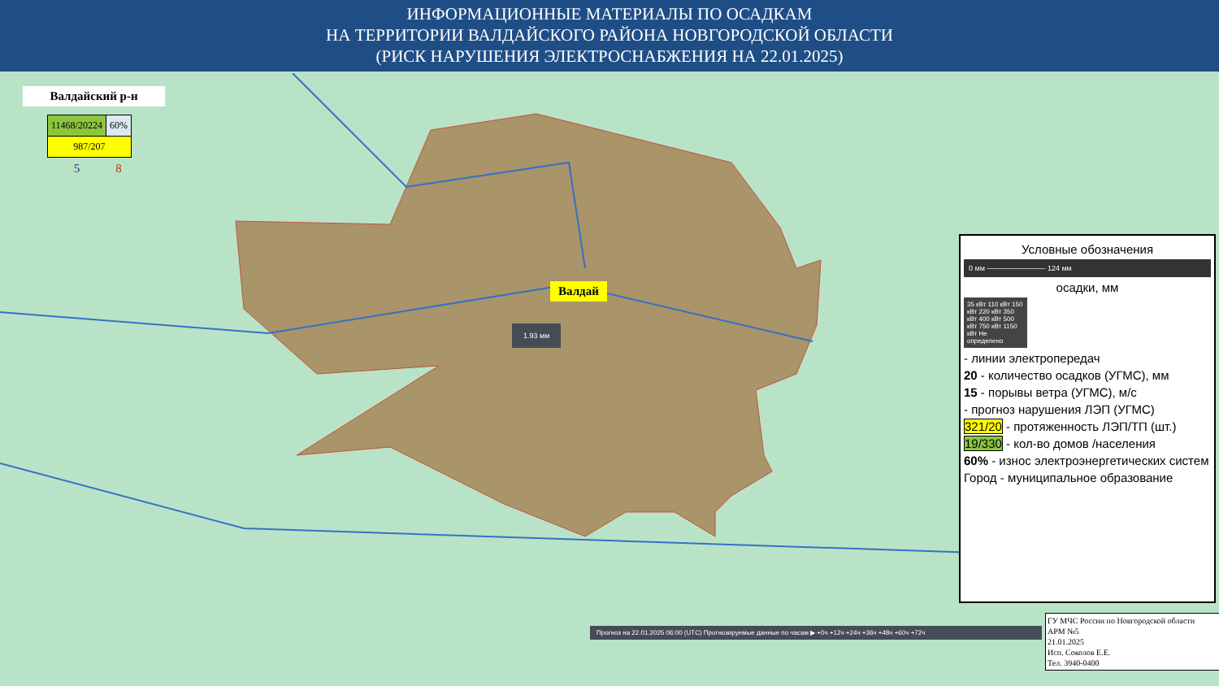ИНФОРМАЦИОННЫЕ МАТЕРИАЛЫ ПО ОСАДКАМ
НА ТЕРРИТОРИИ ВАЛДАЙСКОГО РАЙОНА НОВГОРОДСКОЙ ОБЛАСТИ
(РИСК НАРУШЕНИЯ ЭЛЕКТРОСНАБЖЕНИЯ НА 22.01.2025)
Валдайский р-н
| 11468/20224 | 60% |
| 987/207 | |
| 5 | 8 |
Валдай
1.93 мм
Условные обозначения
0 мм ———————— 124 мм
осадки, мм
35 кВт 110 кВт 150 кВт 220 кВт 350 кВт 400 кВт 500 кВт 750 кВт 1150 кВт Не определено
- линии электропередач
20 - количество осадков (УГМС), мм
15 - порывы ветра (УГМС), м/с
- прогноз нарушения ЛЭП (УГМС)
321/20 - протяженность ЛЭП/ТП (шт.)
19/330 - кол-во домов /населения
60% - износ электроэнергетических систем
Город - муниципальное образование
Прогноз на 22.01.2025 06:00 (UTC) Прогнозируемые данные по часам ▶ +0ч +12ч +24ч +36ч +48ч +60ч +72ч
ГУ МЧС России по Новгородской области
АРМ №5
21.01.2025
Исп. Соколов Е.Е.
Тел. 3940-0400